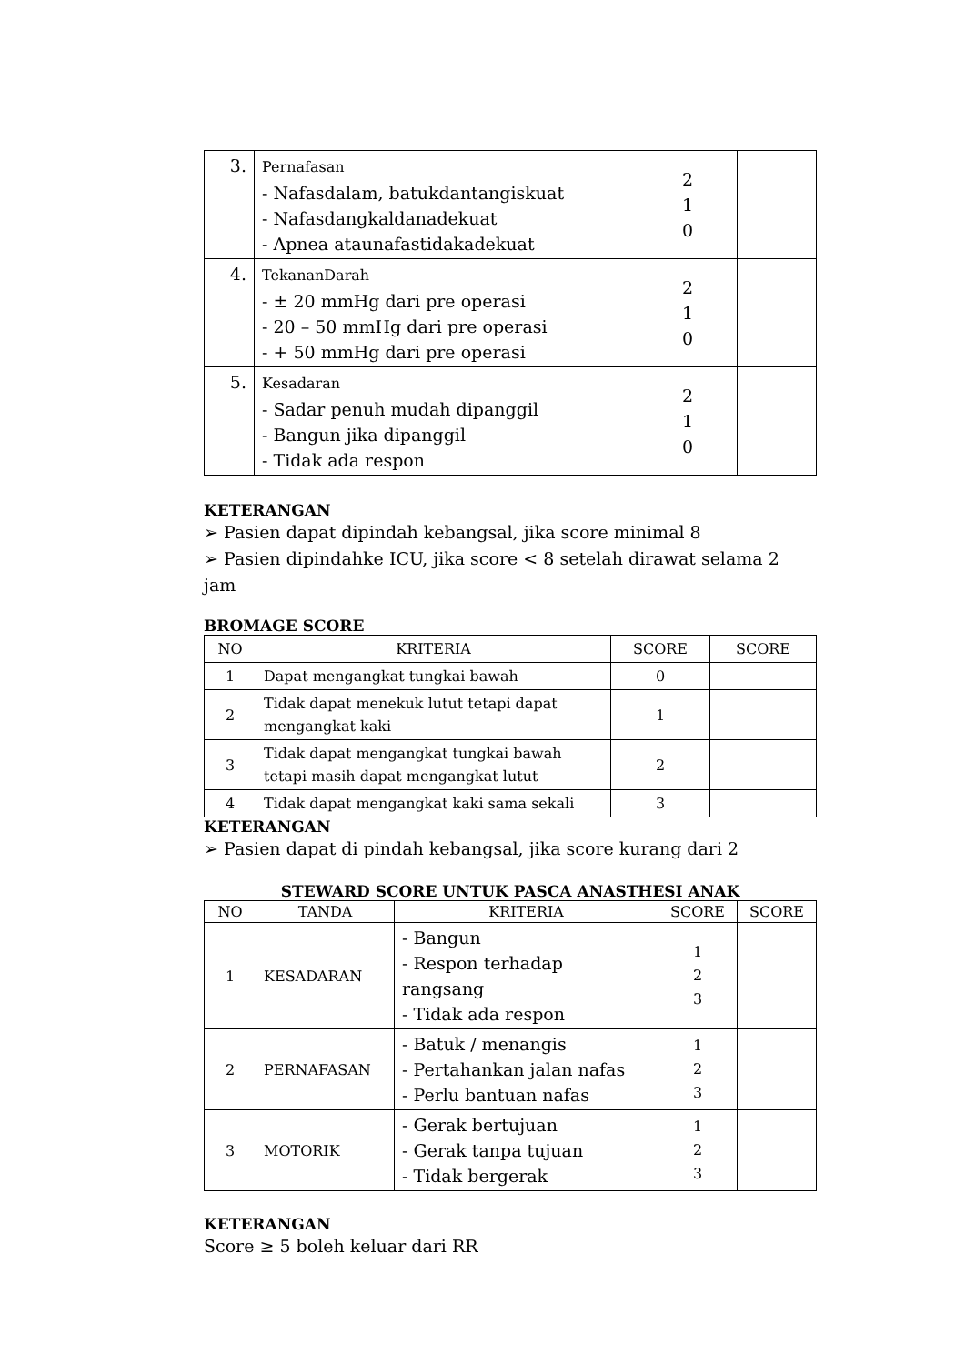| 3. | Pernafasan - Nafasdalam, batukdantangiskuat - Nafasdangkaldanadekuat - Apnea ataunafastidakadekuat | 2 1 0 | |
| 4. | TekananDarah - ± 20 mmHg dari pre operasi - 20 – 50 mmHg dari pre operasi - + 50 mmHg dari pre operasi | 2 1 0 | |
| 5. | Kesadaran - Sadar penuh mudah dipanggil - Bangun jika dipanggil - Tidak ada respon | 2 1 0 | |
KETERANGAN
➢ Pasien dapat dipindah kebangsal, jika score minimal 8
➢ Pasien dipindahke ICU, jika score < 8 setelah dirawat selama 2 jam
BROMAGE SCORE
| NO | KRITERIA | SCORE | SCORE |
| --- | --- | --- | --- |
| 1 | Dapat mengangkat tungkai bawah | 0 | |
| 2 | Tidak dapat menekuk lutut tetapi dapat mengangkat kaki | 1 | |
| 3 | Tidak dapat mengangkat tungkai bawah tetapi masih dapat mengangkat lutut | 2 | |
| 4 | Tidak dapat mengangkat kaki sama sekali | 3 | |
KETERANGAN
➢ Pasien dapat di pindah kebangsal, jika score kurang dari 2
STEWARD SCORE UNTUK PASCA ANASTHESI ANAK
| NO | TANDA | KRITERIA | SCORE | SCORE |
| --- | --- | --- | --- | --- |
| 1 | KESADARAN | - Bangun - Respon terhadap rangsang - Tidak ada respon | 1 2 3 | |
| 2 | PERNAFASAN | - Batuk / menangis - Pertahankan jalan nafas - Perlu bantuan nafas | 1 2 3 | |
| 3 | MOTORIK | - Gerak bertujuan - Gerak tanpa tujuan - Tidak bergerak | 1 2 3 | |
KETERANGAN
Score ≥ 5 boleh keluar dari RR